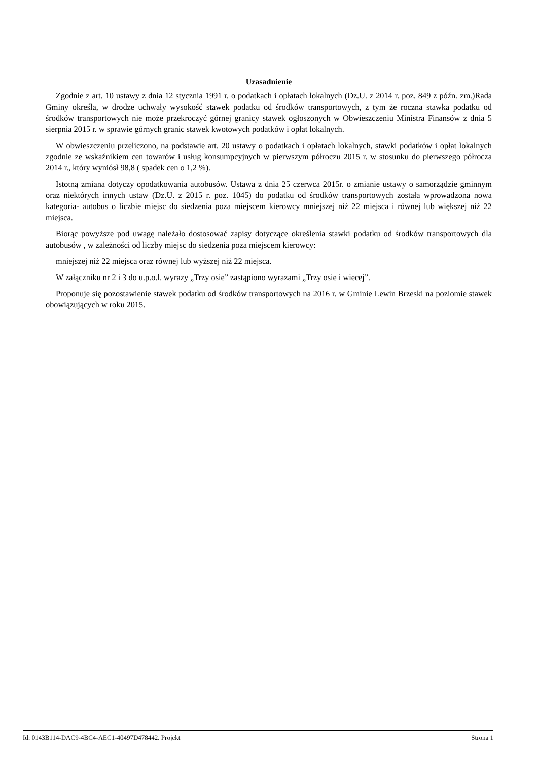Uzasadnienie
Zgodnie z art. 10 ustawy z dnia 12 stycznia 1991 r. o podatkach i opłatach lokalnych (Dz.U. z 2014 r. poz. 849 z późn. zm.)Rada Gminy określa, w drodze uchwały wysokość stawek podatku od środków transportowych, z tym że roczna stawka podatku od środków transportowych nie może przekroczyć górnej granicy stawek ogłoszonych w Obwieszczeniu Ministra Finansów z dnia 5 sierpnia 2015 r. w sprawie górnych granic stawek kwotowych podatków i opłat lokalnych.
W obwieszczeniu przeliczono, na podstawie art. 20 ustawy o podatkach i opłatach lokalnych, stawki podatków i opłat lokalnych zgodnie ze wskaźnikiem cen towarów i usług konsumpcyjnych w pierwszym półroczu 2015 r. w stosunku do pierwszego półrocza 2014 r., który wyniósł 98,8 ( spadek cen o 1,2 %).
Istotną zmiana dotyczy opodatkowania autobusów. Ustawa z dnia 25 czerwca 2015r. o zmianie ustawy o samorządzie gminnym oraz niektórych innych ustaw (Dz.U. z 2015 r. poz. 1045) do podatku od środków transportowych została wprowadzona nowa kategoria- autobus o liczbie miejsc do siedzenia poza miejscem kierowcy mniejszej niż 22 miejsca i równej lub większej niż 22 miejsca.
Biorąc powyższe pod uwagę należało dostosować zapisy dotyczące określenia stawki podatku od środków transportowych dla autobusów , w zależności od liczby miejsc do siedzenia poza miejscem kierowcy:
mniejszej niż 22 miejsca oraz równej lub wyższej niż 22 miejsca.
W załączniku nr 2 i 3 do u.p.o.l. wyrazy „Trzy osie” zastąpiono wyrazami „Trzy osie i wiecej”.
Proponuje się pozostawienie stawek podatku od środków transportowych na 2016 r. w Gminie Lewin Brzeski na poziomie stawek obowiązujących w roku 2015.
Id: 0143B114-DAC9-4BC4-AEC1-40497D478442. Projekt Strona 1